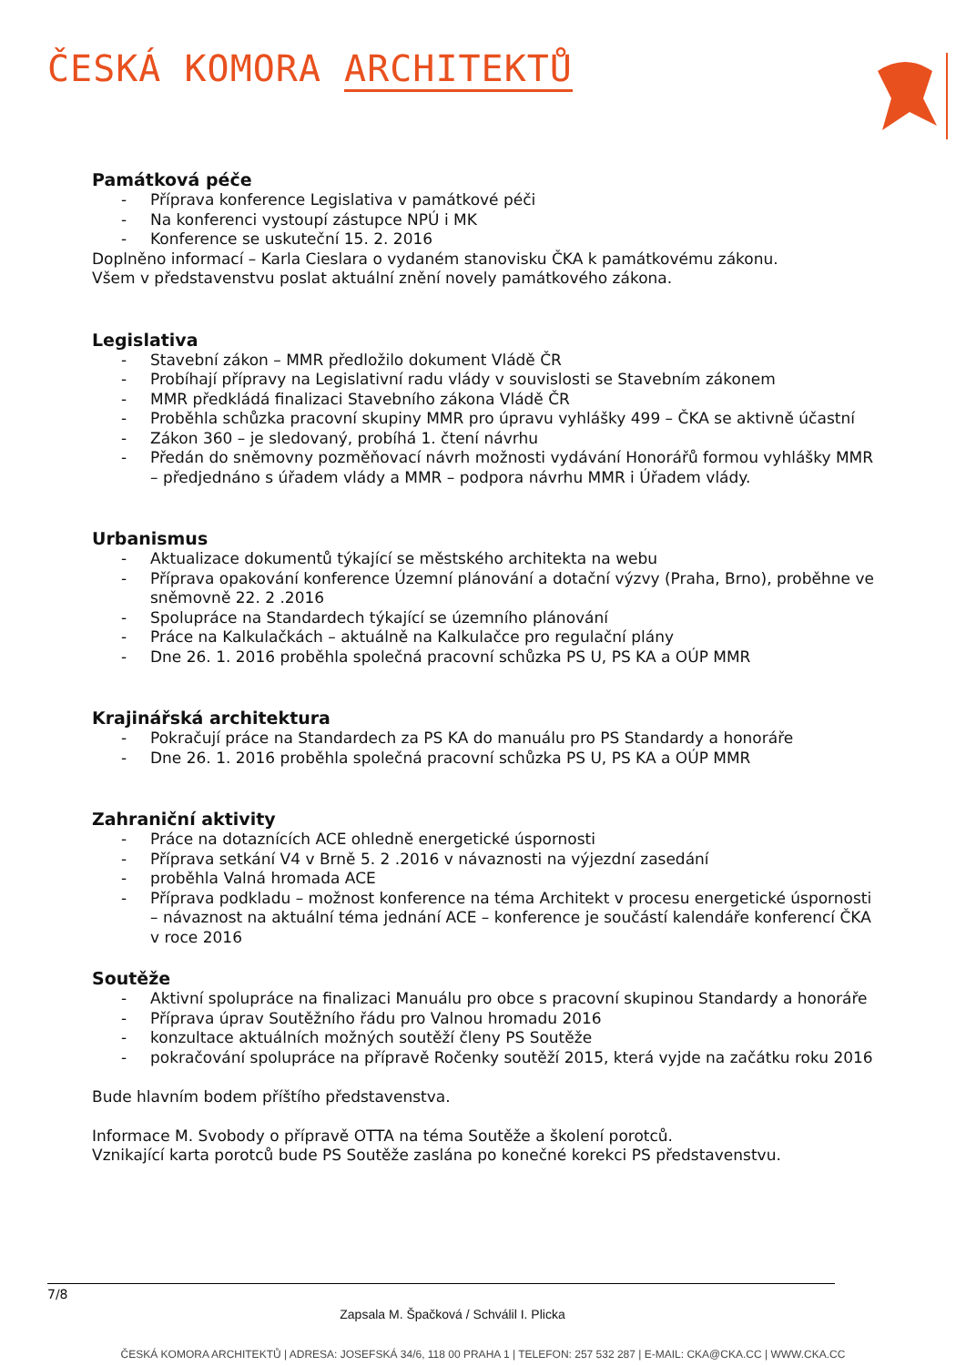ČESKÁ KOMORA ARCHITEKTŮ
Památková péče
Příprava konference Legislativa v památkové péči
Na konferenci vystoupí zástupce NPÚ i MK
Konference se uskuteční 15. 2. 2016
Doplněno informací – Karla Cieslara o vydaném stanovisku ČKA k památkovému zákonu.
Všem v představenstvu poslat aktuální znění novely památkového zákona.
Legislativa
Stavební zákon – MMR předložilo dokument Vládě ČR
Probíhají přípravy na Legislativní radu vlády v souvislosti se Stavebním zákonem
MMR předkládá finalizaci Stavebního zákona Vládě ČR
Proběhla schůzka pracovní skupiny MMR pro úpravu vyhlášky 499 – ČKA se aktivně účastní
Zákon 360 – je sledovaný, probíhá 1. čtení návrhu
Předán do sněmovny pozměňovací návrh možnosti vydávání Honorářů formou vyhlášky MMR – předjednáno s úřadem vlády a MMR – podpora návrhu MMR i Úřadem vlády.
Urbanismus
Aktualizace dokumentů týkající se městského architekta na webu
Příprava opakování konference Územní plánování a dotační výzvy (Praha, Brno), proběhne ve sněmovně 22. 2 .2016
Spolupráce na Standardech týkající se územního plánování
Práce na Kalkulačkách – aktuálně na Kalkulačce pro regulační plány
Dne 26. 1. 2016 proběhla společná pracovní schůzka PS U, PS KA a OÚP MMR
Krajinářská architektura
Pokračují práce na Standardech za PS KA do manuálu pro PS Standardy a honoráře
Dne 26. 1. 2016 proběhla společná pracovní schůzka PS U, PS KA a OÚP MMR
Zahraniční aktivity
Práce na dotaznících ACE ohledně energetické úspornosti
Příprava setkání V4 v Brně 5. 2 .2016 v návaznosti na výjezdní zasedání
proběhla Valná hromada ACE
Příprava podkladu – možnost konference na téma Architekt v procesu energetické úspornosti – návaznost na aktuální téma jednání ACE – konference je součástí kalendáře konferencí ČKA v roce 2016
Soutěže
Aktivní spolupráce na finalizaci Manuálu pro obce s pracovní skupinou Standardy a honoráře
Příprava úprav Soutěžního řádu pro Valnou hromadu 2016
konzultace aktuálních možných soutěží členy PS Soutěže
pokračování spolupráce na přípravě Ročenky soutěží 2015, která vyjde na začátku roku 2016
Bude hlavním bodem příštího představenstva.
Informace M. Svobody o přípravě OTTA na téma Soutěže a školení porotců.
Vznikající karta porotců bude PS Soutěže zaslána po konečné korekci PS představenstvu.
7/8
Zapsala M. Špačková / Schválil I. Plicka
ČESKÁ KOMORA ARCHITEKTŮ | ADRESA: JOSEFSKÁ 34/6, 118 00 PRAHA 1 | TELEFON: 257 532 287 | E-MAIL: CKA@CKA.CC | WWW.CKA.CC